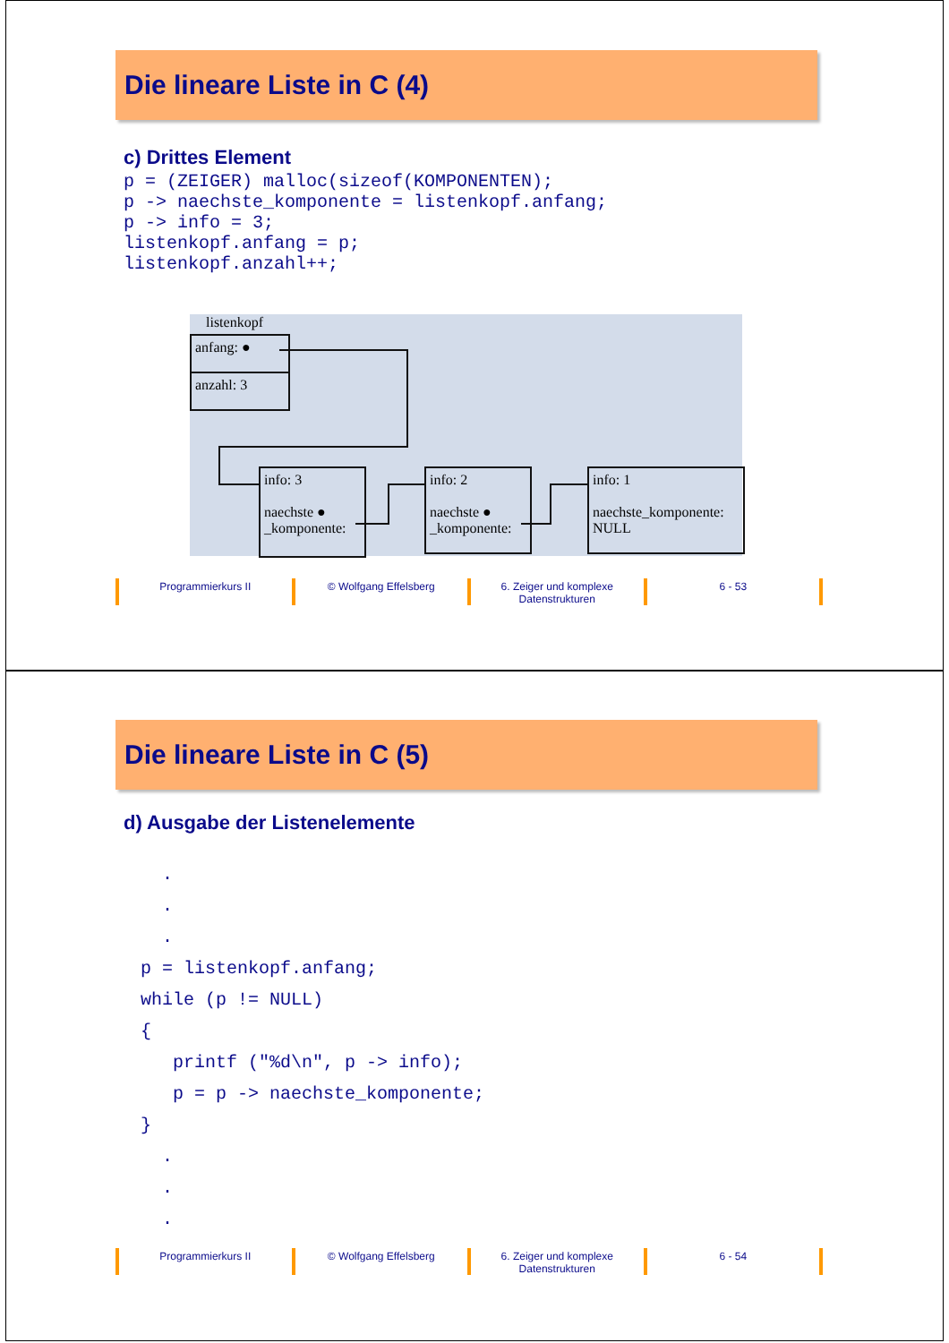Die lineare Liste in C (4)
c) Drittes Element
p = (ZEIGER) malloc(sizeof(KOMPONENTEN);
p -> naechste_komponente = listenkopf.anfang;
p -> info = 3;
listenkopf.anfang = p;
listenkopf.anzahl++;
listenkopf
anfang: ●
anzahl: 3
info: 3
naechste ●
_komponente:
info: 2
naechste ●
_komponente:
info: 1
naechste_komponente:
NULL
Programmierkurs II © Wolfgang Effelsberg 6. Zeiger und komplexe
Datenstrukturen
6 - 53
Die lineare Liste in C (5)
d) Ausgabe der Listenelemente
  .
  .
  .
p = listenkopf.anfang;
while (p != NULL)
{
   printf ("%d\n", p -> info);
   p = p -> naechste_komponente;
}
  .
  .
  .
Programmierkurs II © Wolfgang Effelsberg 6. Zeiger und komplexe
Datenstrukturen
6 - 54